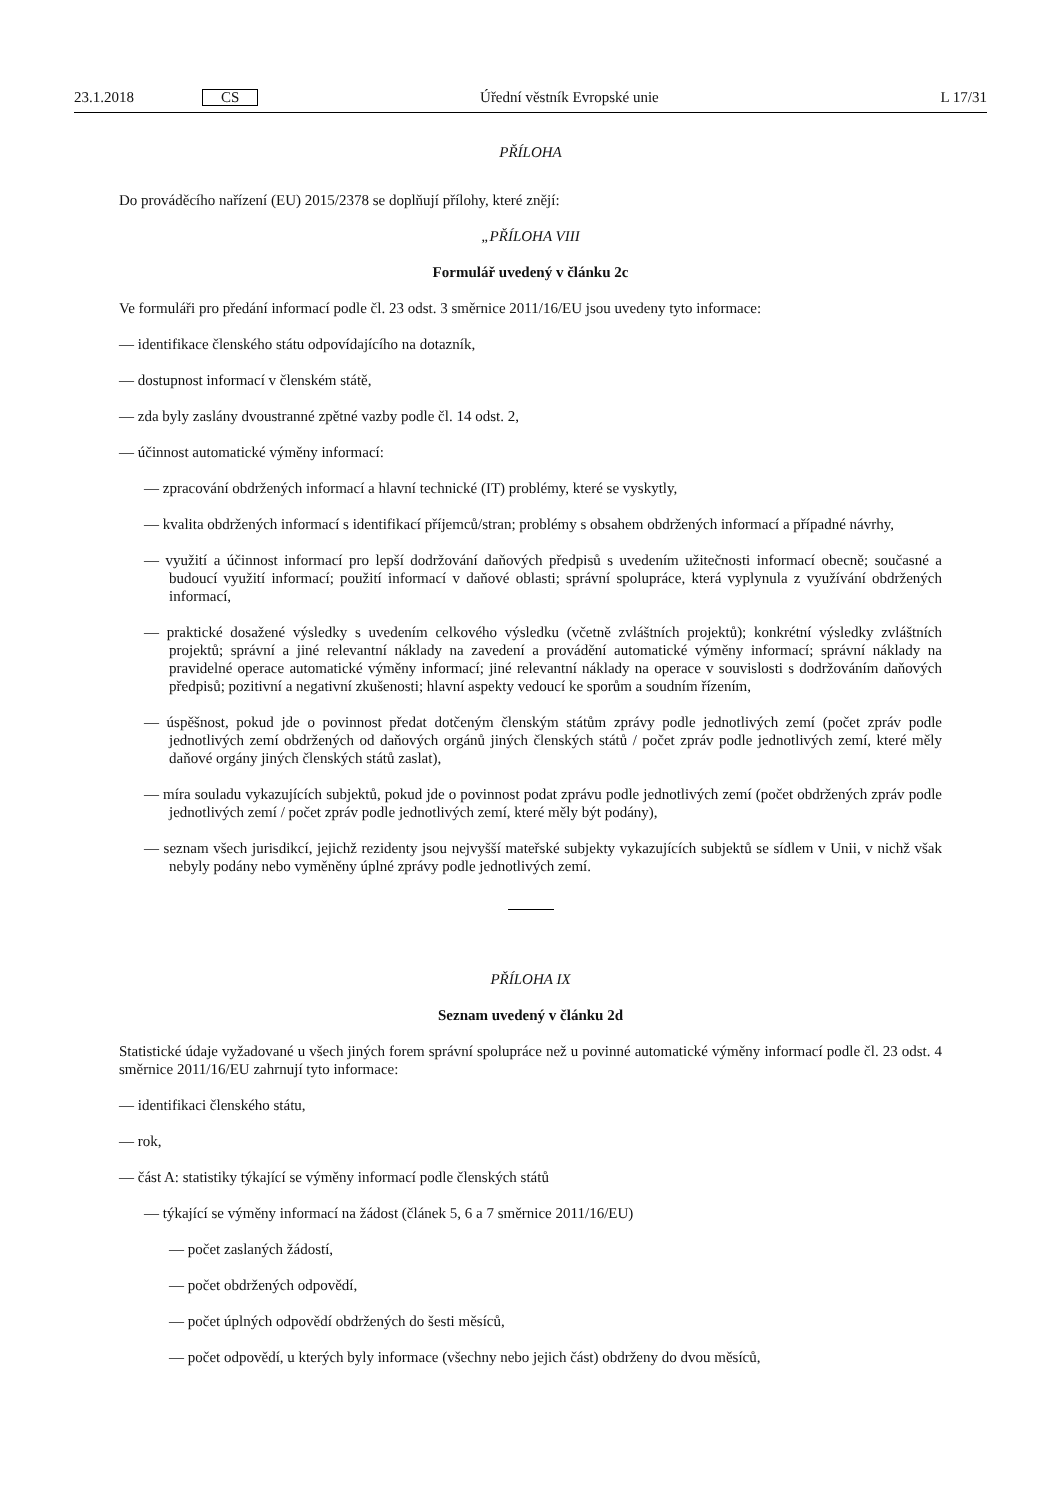23.1.2018 CS Úřední věstník Evropské unie L 17/31
PŘÍLOHA
Do prováděcího nařízení (EU) 2015/2378 se doplňují přílohy, které znějí:
„PŘÍLOHA VIII
Formulář uvedený v článku 2c
Ve formuláři pro předání informací podle čl. 23 odst. 3 směrnice 2011/16/EU jsou uvedeny tyto informace:
— identifikace členského státu odpovídajícího na dotazník,
— dostupnost informací v členském státě,
— zda byly zaslány dvoustranné zpětné vazby podle čl. 14 odst. 2,
— účinnost automatické výměny informací:
— zpracování obdržených informací a hlavní technické (IT) problémy, které se vyskytly,
— kvalita obdržených informací s identifikací příjemců/stran; problémy s obsahem obdržených informací a případné návrhy,
— využití a účinnost informací pro lepší dodržování daňových předpisů s uvedením užitečnosti informací obecně; současné a budoucí využití informací; použití informací v daňové oblasti; správní spolupráce, která vyplynula z využívání obdržených informací,
— praktické dosažené výsledky s uvedením celkového výsledku (včetně zvláštních projektů); konkrétní výsledky zvláštních projektů; správní a jiné relevantní náklady na zavedení a provádění automatické výměny informací; správní náklady na pravidelné operace automatické výměny informací; jiné relevantní náklady na operace v souvislosti s dodržováním daňových předpisů; pozitivní a negativní zkušenosti; hlavní aspekty vedoucí ke sporům a soudním řízením,
— úspěšnost, pokud jde o povinnost předat dotčeným členským státům zprávy podle jednotlivých zemí (počet zpráv podle jednotlivých zemí obdržených od daňových orgánů jiných členských států / počet zpráv podle jednotlivých zemí, které měly daňové orgány jiných členských států zaslat),
— míra souladu vykazujících subjektů, pokud jde o povinnost podat zprávu podle jednotlivých zemí (počet obdržených zpráv podle jednotlivých zemí / počet zpráv podle jednotlivých zemí, které měly být podány),
— seznam všech jurisdikcí, jejichž rezidenty jsou nejvyšší mateřské subjekty vykazujících subjektů se sídlem v Unii, v nichž však nebyly podány nebo vyměněny úplné zprávy podle jednotlivých zemí.
PŘÍLOHA IX
Seznam uvedený v článku 2d
Statistické údaje vyžadované u všech jiných forem správní spolupráce než u povinné automatické výměny informací podle čl. 23 odst. 4 směrnice 2011/16/EU zahrnují tyto informace:
— identifikaci členského státu,
— rok,
— část A: statistiky týkající se výměny informací podle členských států
— týkající se výměny informací na žádost (článek 5, 6 a 7 směrnice 2011/16/EU)
— počet zaslaných žádostí,
— počet obdržených odpovědí,
— počet úplných odpovědí obdržených do šesti měsíců,
— počet odpovědí, u kterých byly informace (všechny nebo jejich část) obdrženy do dvou měsíců,